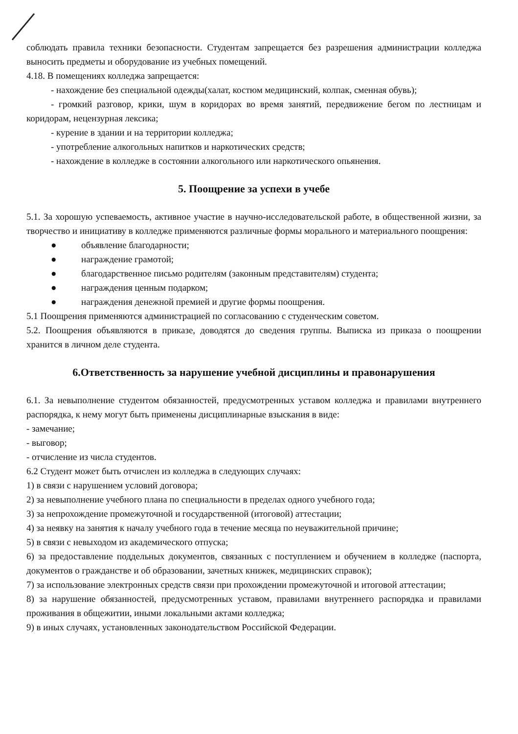соблюдать правила техники безопасности. Студентам запрещается без разрешения администрации колледжа выносить предметы и оборудование из учебных помещений.
4.18. В помещениях колледжа запрещается:
- нахождение без специальной одежды(халат, костюм медицинский, колпак, сменная обувь);
- громкий разговор, крики, шум в коридорах во время занятий, передвижение бегом по лестницам и коридорам, нецензурная лексика;
- курение в здании и на территории колледжа;
- употребление алкогольных напитков и наркотических средств;
- нахождение в колледже в состоянии алкогольного или наркотического опьянения.
5. Поощрение за успехи в учебе
5.1. За хорошую успеваемость, активное участие в научно-исследовательской работе, в общественной жизни, за творчество и инициативу в колледже применяются различные формы морального и материального поощрения:
● объявление благодарности;
● награждение грамотой;
● благодарственное письмо родителям (законным представителям) студента;
● награждения ценным подарком;
● награждения денежной премией и другие формы поощрения.
5.1 Поощрения применяются администрацией по согласованию с студенческим советом.
5.2. Поощрения объявляются в приказе, доводятся до сведения группы. Выписка из приказа о поощрении хранится в личном деле студента.
6.Ответственность за нарушение учебной дисциплины и правонарушения
6.1. За невыполнение студентом обязанностей, предусмотренных уставом колледжа и правилами внутреннего распорядка, к нему могут быть применены дисциплинарные взыскания в виде:
- замечание;
- выговор;
- отчисление из числа студентов.
6.2 Студент может быть отчислен из колледжа в следующих случаях:
1) в связи с нарушением условий договора;
2) за невыполнение учебного плана по специальности в пределах одного учебного года;
3) за непрохождение промежуточной и государственной (итоговой) аттестации;
4) за неявку на занятия к началу учебного года в течение месяца по неуважительной причине;
5) в связи с невыходом из академического отпуска;
6) за предоставление поддельных документов, связанных с поступлением и обучением в колледже (паспорта, документов о гражданстве и об образовании, зачетных книжек, медицинских справок);
7) за использование электронных средств связи при прохождении промежуточной и итоговой аттестации;
8) за нарушение обязанностей, предусмотренных уставом, правилами внутреннего распорядка и правилами проживания в общежитии, иными локальными актами колледжа;
9) в иных случаях, установленных законодательством Российской Федерации.